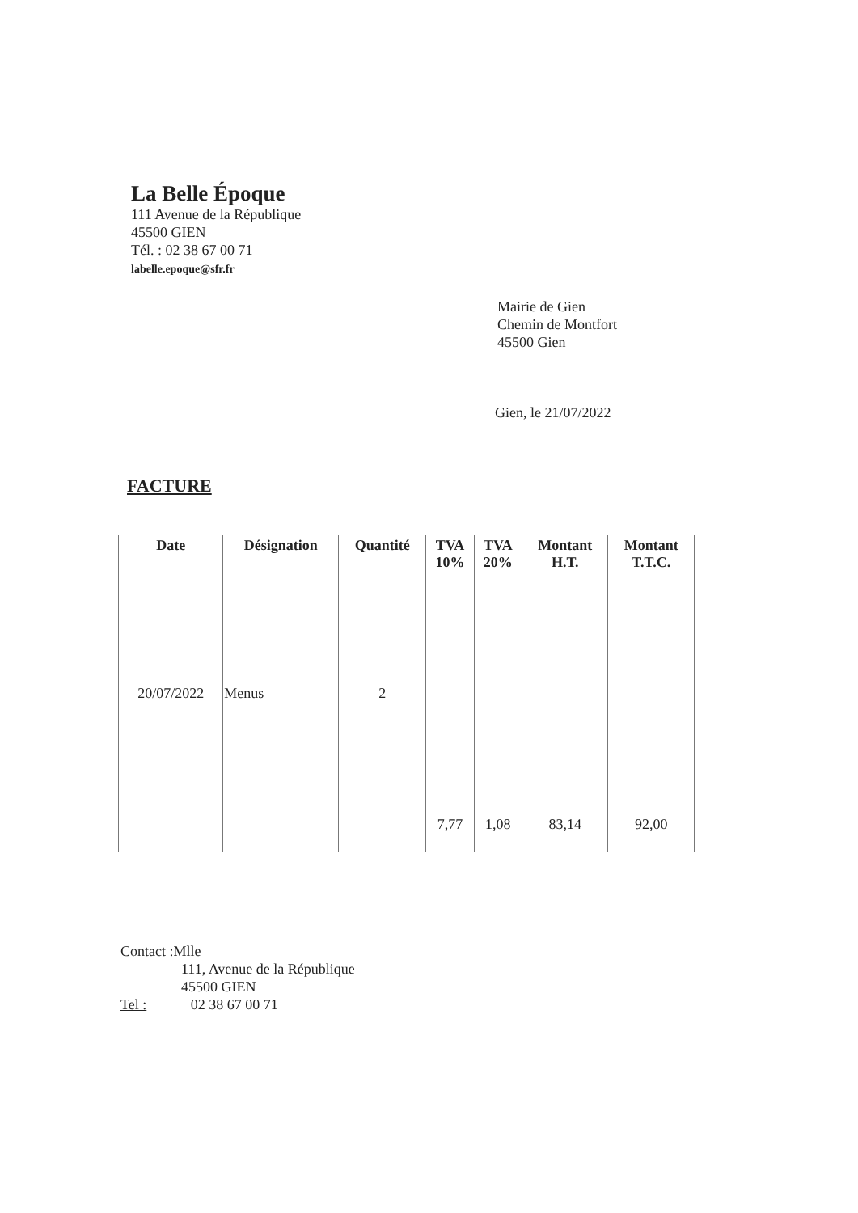La Belle Époque
111 Avenue de la République
45500 GIEN
Tél. : 02 38 67 00 71
labelle.epoque@sfr.fr
Mairie de Gien
Chemin de Montfort
45500 Gien
Gien, le 21/07/2022
FACTURE
| Date | Désignation | Quantité | TVA 10% | TVA 20% | Montant H.T. | Montant T.T.C. |
| --- | --- | --- | --- | --- | --- | --- |
| 20/07/2022 | Menus | 2 | | | | |
| | | | 7,77 | 1,08 | 83,14 | 92,00 |
Contact :Mlle
111, Avenue de la République
45500 GIEN
Tel : 02 38 67 00 71